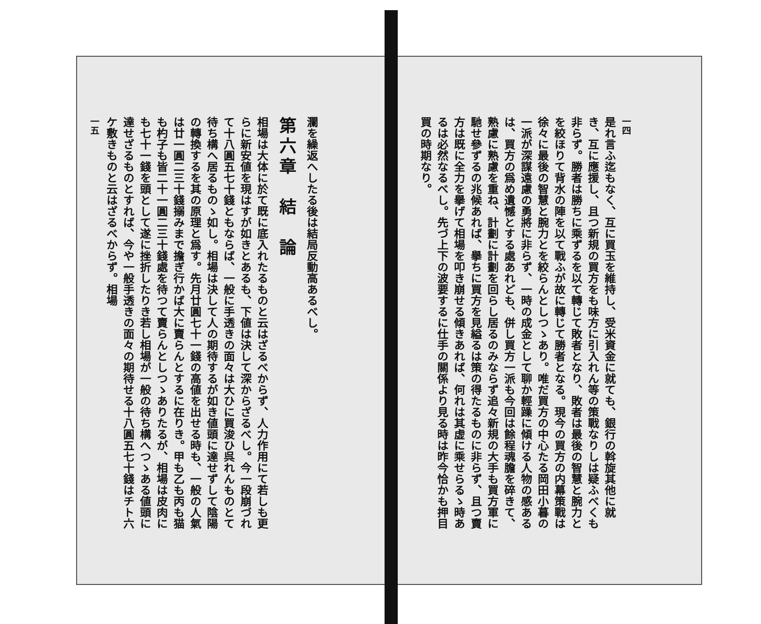一四
是れ言ふ迄もなく、互に買玉を維持し、受米資金に就ても、銀行の斡旋其他に就き、互に應援し、且つ新規の買方をも味方に引入れん等の策戰なりしは疑ふべくも非らず。勝者は勝ちに乘ずるを以て轉じて敗者となり、敗者は最後の智慧と腕力とを絞ほりて背水の陣を以て戰ふが故に轉じて勝者となる。現今の買方の内幕策戰は徐々に最後の智慧と腕力とを絞らんとしつゝあり。唯だ買方の中心たる岡田小暮の一派が深謀遠慮の勇將に非らず、一時の成金として聊か輕躁に傾ける人物の感あるは、買方の爲め遺憾とする處あれども、併し買方一派も今回は餘程魂膽を碎きて、熟慮に熟慮を重ね、計劃に計劃を回らし居るのみならず追々新規の大手も買方軍に馳せ參ずるの兆候あれば、擧ちに買方を見縊るは策の得たるものに非らず、且つ賣方は既に全力を擧げて相場を叩き崩せる傾きあれば、何れは其虚に乘せらるゝ時あるは必然なるべし。先づ上下の波要するに仕手の關係より見る時は昨今恰かも押目買の時期なり。
瀾を繰返へしたる後は結局反動高あるべし。
第六章　結　論
相場は大体に於て既に底入れたるものと云はざるべからず、人力作用にて若しも更らに新安値を現はすが如きとあるも、下値は決して深からざるべし。今一段崩づれて十八圓五七十錢ともならば、一般に手透きの面々は大ひに買浚ひ呉れんものとて待ち構へ居るものゝ如し。相場は決して人の期待するが如き値頭に達せずして陰陽の轉換するを其の原理と爲す。先月廿圓七十一錢の高値を出せる時も、一般の人氣は廿一圓二三十錢搦みまで擔ぎ行かば大に賣らんとするに在りき。甲も乙も丙も猫も杓子も皆二十一圓二三十錢處を待つて賣らんとしつゝありたるが、相場は皮肉にも七十一錢を頭として遂に挫折したりき若し相場が一般の待ち構へつゝある値頭に達せざるものとすれば、今や一般手透きの面々の期待せる十八圓五七十錢はチト六ケ敷きものと云はざるべからず。相場
一五